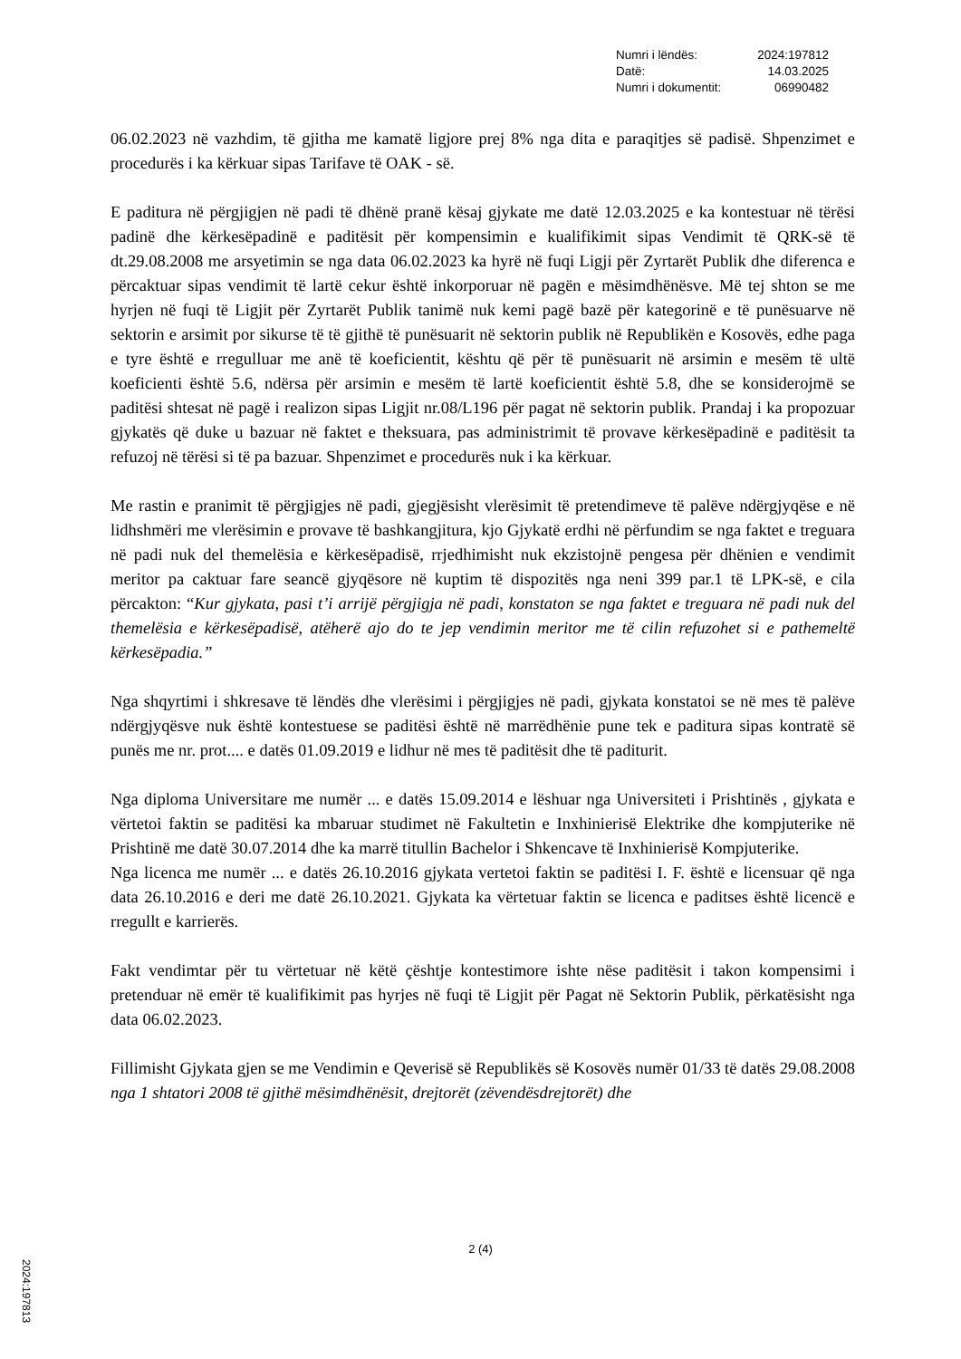| Numri i lëndës: | 2024:197812 |
| Datë: | 14.03.2025 |
| Numri i dokumentit: | 06990482 |
06.02.2023 në vazhdim, të gjitha me kamatë ligjore prej 8% nga dita e paraqitjes së padisë. Shpenzimet e procedurës i ka kërkuar sipas Tarifave të OAK - së.
E paditura në përgjigjen në padi të dhënë pranë kësaj gjykate me datë 12.03.2025 e ka kontestuar në tërësi padinë dhe kërkesëpadinë e paditësit për kompensimin e kualifikimit sipas Vendimit të QRK-së të dt.29.08.2008 me arsyetimin se nga data 06.02.2023 ka hyrë në fuqi Ligji për Zyrtarët Publik dhe diferenca e përcaktuar sipas vendimit të lartë cekur është inkorporuar në pagën e mësimdhënësve. Më tej shton se me hyrjen në fuqi të Ligjit për Zyrtarët Publik tanimë nuk kemi pagë bazë për kategorinë e të punësuarve në sektorin e arsimit por sikurse të të gjithë të punësuarit në sektorin publik në Republikën e Kosovës, edhe paga e tyre është e rregulluar me anë të koeficientit, kështu që për të punësuarit në arsimin e mesëm të ultë koeficienti është 5.6, ndërsa për arsimin e mesëm të lartë koeficientit është 5.8, dhe se konsiderojmë se paditësi shtesat në pagë i realizon sipas Ligjit nr.08/L196 për pagat në sektorin publik. Prandaj i ka propozuar gjykatës që duke u bazuar në faktet e theksuara, pas administrimit të provave kërkesëpadinë e paditësit ta refuzoj në tërësi si të pa bazuar. Shpenzimet e procedurës nuk i ka kërkuar.
Me rastin e pranimit të përgjigjes në padi, gjegjësisht vlerësimit të pretendimeve të palëve ndërgjyqëse e në lidhshmëri me vlerësimin e provave të bashkangjitura, kjo Gjykatë erdhi në përfundim se nga faktet e treguara në padi nuk del themelësia e kërkesëpadisë, rrjedhimisht nuk ekzistojnë pengesa për dhënien e vendimit meritor pa caktuar fare seancë gjyqësore në kuptim të dispozitës nga neni 399 par.1 të LPK-së, e cila përcakton: “Kur gjykata, pasi t’i arrijë përgjigja në padi, konstaton se nga faktet e treguara në padi nuk del themelësia e kërkesëpadisë, atëherë ajo do te jep vendimin meritor me të cilin refuzohet si e pathemeltë kërkesëpadia.”
Nga shqyrtimi i shkresave të lëndës dhe vlerësimi i përgjigjes në padi, gjykata konstatoi se në mes të palëve ndërgjyqësve nuk është kontestuese se paditësi është në marrëdhënie pune tek e paditura sipas kontratë së punës me nr. prot.... e datës 01.09.2019 e lidhur në mes të paditësit dhe të paditurit.
Nga diploma Universitare me numër ... e datës 15.09.2014 e lëshuar nga Universiteti i Prishtinës , gjykata e vërtetoi faktin se paditësi ka mbaruar studimet në Fakultetin e Inxhinierisë Elektrike dhe kompjuterike në Prishtinë me datë 30.07.2014 dhe ka marrë titullin Bachelor i Shkencave të Inxhinierisë Kompjuterike.
Nga licenca me numër ... e datës 26.10.2016 gjykata vertetoi faktin se paditësi I. F. është e licensuar që nga data 26.10.2016 e deri me datë 26.10.2021. Gjykata ka vërtetuar faktin se licenca e paditses është licencë e rregullt e karrierës.
Fakt vendimtar për tu vërtetuar në këtë çështje kontestimore ishte nëse paditësit i takon kompensimi i pretenduar në emër të kualifikimit pas hyrjes në fuqi të Ligjit për Pagat në Sektorin Publik, përkatësisht nga data 06.02.2023.
Fillimisht Gjykata gjen se me Vendimin e Qeverisë së Republikës së Kosovës numër 01/33 të datës 29.08.2008 nga 1 shtatori 2008 të gjithë mësimdhënësit, drejtorët (zëvendësdrejtorët) dhe
2 (4)
2024:197813